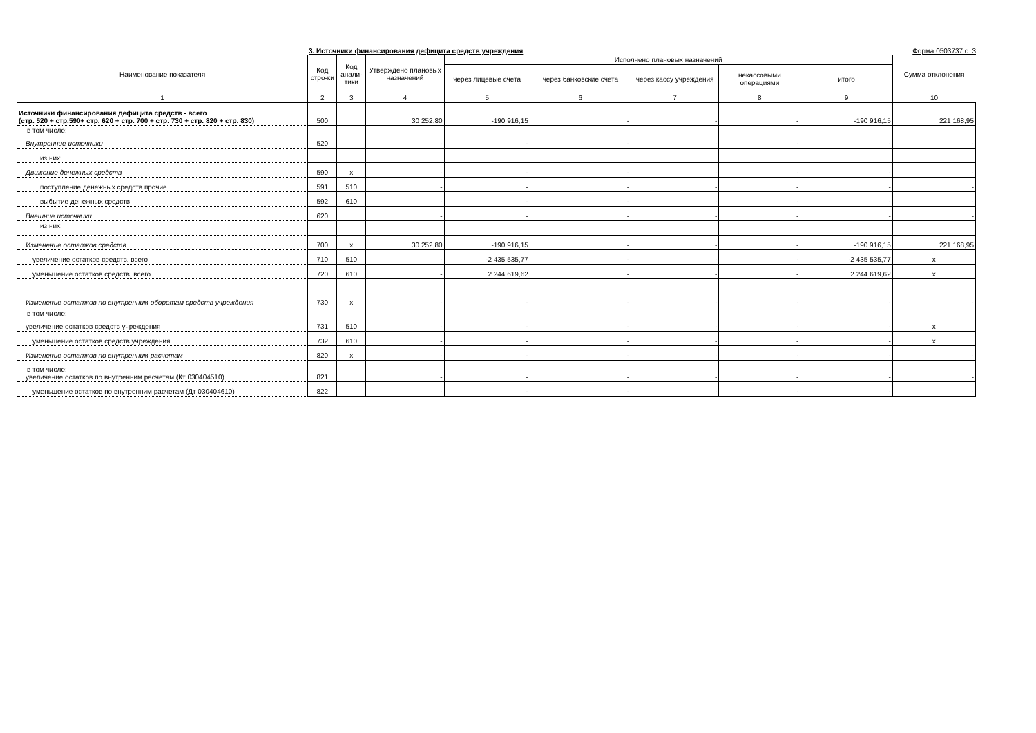3. Источники финансирования дефицита средств учреждения Форма 0503737 с. 3
| Наименование показателя | Код стро-ки | Код анали-тики | Утверждено плановых назначений | Исполнено плановых назначений | | | | | Сумма отклонения |
| --- | --- | --- | --- | --- | --- | --- | --- | --- | --- |
| | | | | через лицевые счета | через банковские счета | через кассу учреждения | некассовыми операциями | итого | |
| 1 | 2 | 3 | 4 | 5 | 6 | 7 | 8 | 9 | 10 |
| Источники финансирования дефицита средств - всего (стр. 520 + стр.590+ стр. 620 + стр. 700 + стр. 730 + стр. 820 + стр. 830) | 500 | | 30 252,80 | -190 916,15 | - | - | - | -190 916,15 | 221 168,95 |
| в том числе: Внутренние источники | 520 | | - | - | - | - | - | - | - |
| из них: | | | | | | | | | |
| Движение денежных средств | 590 | x | - | - | - | - | - | - | - |
| поступление денежных средств прочие | 591 | 510 | - | - | - | - | - | - | - |
| выбытие денежных средств | 592 | 610 | - | - | - | - | - | - | - |
| Внешние источники | 620 | | - | - | - | - | - | - | - |
| из них: | | | | | | | | | |
| Изменение остатков средств | 700 | x | 30 252,80 | -190 916,15 | - | - | - | -190 916,15 | 221 168,95 |
| увеличение остатков средств, всего | 710 | 510 | - | -2 435 535,77 | - | - | - | -2 435 535,77 | x |
| уменьшение остатков средств, всего | 720 | 610 | - | 2 244 619,62 | - | - | - | 2 244 619,62 | x |
| Изменение остатков по внутренним оборотам средств учреждения | 730 | x | - | - | - | - | - | - | - |
| в том числе: увеличение остатков средств учреждения | 731 | 510 | - | - | - | - | - | - | x |
| уменьшение остатков средств учреждения | 732 | 610 | - | - | - | - | - | - | x |
| Изменение остатков по внутренним расчетам | 820 | x | - | - | - | - | - | - | - |
| в том числе: увеличение остатков по внутренним расчетам (Кт 030404510) | 821 | | - | - | - | - | - | - | - |
| уменьшение остатков по внутренним расчетам (Дт 030404610) | 822 | | - | - | - | - | - | - | - |